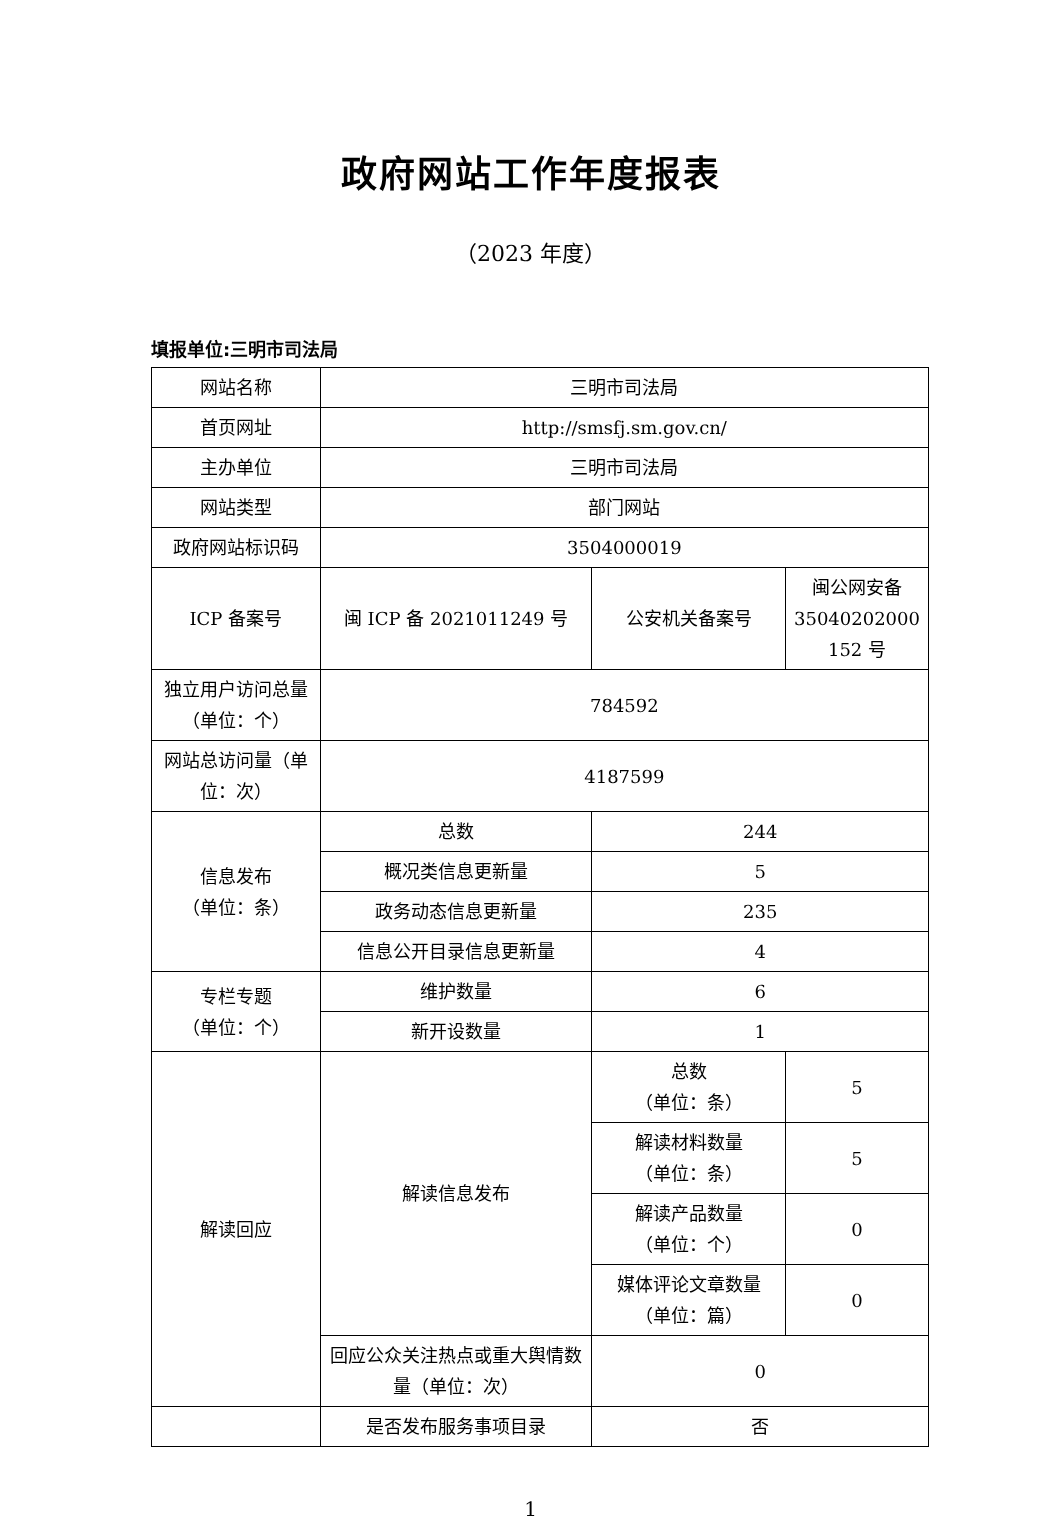政府网站工作年度报表
（2023 年度）
填报单位:三明市司法局
| 网站名称 | 三明市司法局 | | |
| 首页网址 | http://smsfj.sm.gov.cn/ | | |
| 主办单位 | 三明市司法局 | | |
| 网站类型 | 部门网站 | | |
| 政府网站标识码 | 3504000019 | | |
| ICP 备案号 | 闽 ICP 备 2021011249 号 | 公安机关备案号 | 闽公网安备 35040202000 152 号 |
| 独立用户访问总量（单位：个） | 784592 | | |
| 网站总访问量（单位：次） | 4187599 | | |
| 信息发布 （单位：条） | 总数 | 244 | |
| | 概况类信息更新量 | 5 | |
| | 政务动态信息更新量 | 235 | |
| | 信息公开目录信息更新量 | 4 | |
| 专栏专题 （单位：个） | 维护数量 | 6 | |
| | 新开设数量 | 1 | |
| 解读回应 | 解读信息发布 | 总数 （单位：条） | 5 |
| | | 解读材料数量 （单位：条） | 5 |
| | | 解读产品数量 （单位：个） | 0 |
| | | 媒体评论文章数量 （单位：篇） | 0 |
| | 回应公众关注热点或重大舆情数量（单位：次） | 0 | |
| | 是否发布服务事项目录 | 否 | |
1